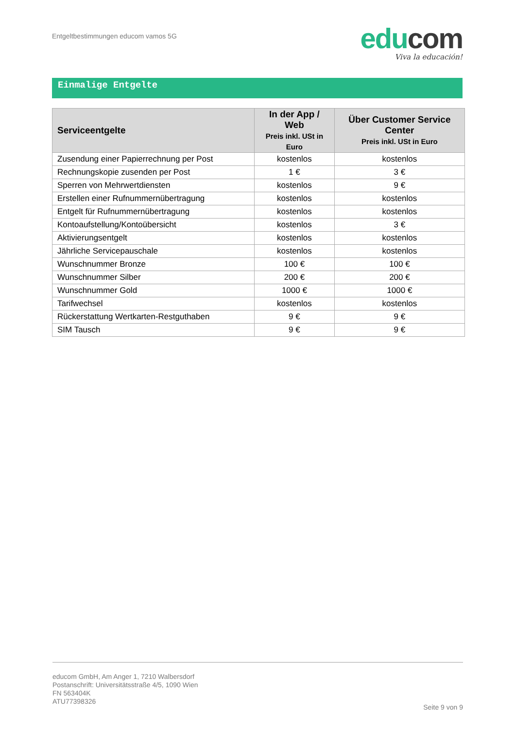Entgeltbestimmungen educom vamos 5G
edu com
Viva la educación!
Einmalige Entgelte
| Serviceentgelte | In der App / Web Preis inkl. USt in Euro | Über Customer Service Center Preis inkl. USt in Euro |
| --- | --- | --- |
| Zusendung einer Papierrechnung per Post | kostenlos | kostenlos |
| Rechnungskopie zusenden per Post | 1 € | 3 € |
| Sperren von Mehrwertdiensten | kostenlos | 9 € |
| Erstellen einer Rufnummernübertragung | kostenlos | kostenlos |
| Entgelt für Rufnummernübertragung | kostenlos | kostenlos |
| Kontoaufstellung/Kontoübersicht | kostenlos | 3 € |
| Aktivierungsentgelt | kostenlos | kostenlos |
| Jährliche Servicepauschale | kostenlos | kostenlos |
| Wunschnummer Bronze | 100 € | 100 € |
| Wunschnummer Silber | 200 € | 200 € |
| Wunschnummer Gold | 1000 € | 1000 € |
| Tarifwechsel | kostenlos | kostenlos |
| Rückerstattung Wertkarten-Restguthaben | 9 € | 9 € |
| SIM Tausch | 9 € | 9 € |
educom GmbH, Am Anger 1, 7210 Walbersdorf
Postanschrift: Universitätsstraße 4/5, 1090 Wien
FN 563404K
ATU77398326
Seite 9 von 9